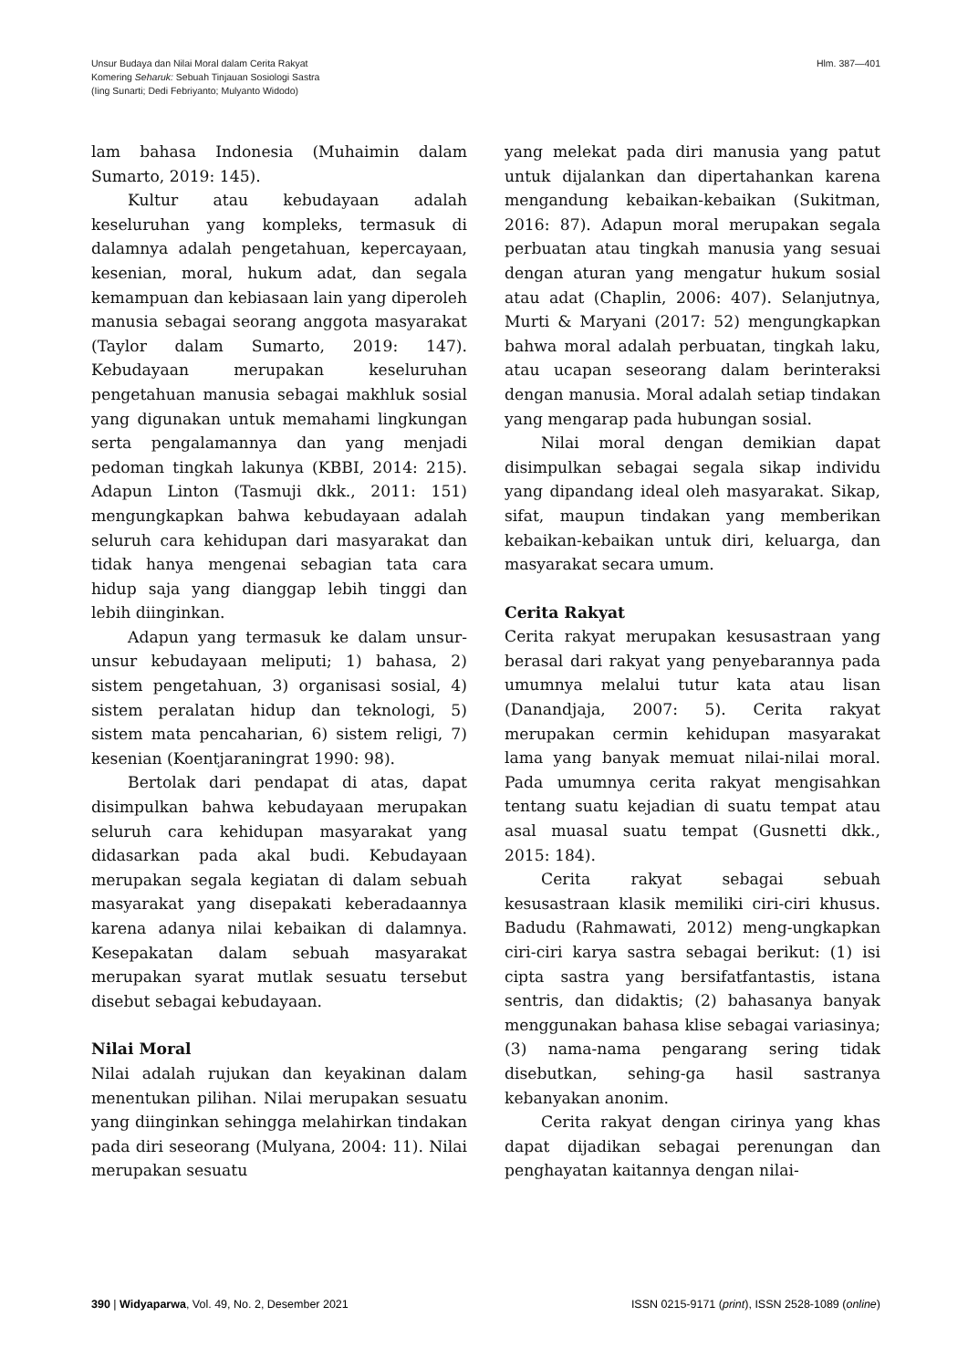Unsur Budaya dan Nilai Moral dalam Cerita Rakyat
Komering Seharuk: Sebuah Tinjauan Sosiologi Sastra
(Iing Sunarti; Dedi Febriyanto; Mulyanto Widodo)
Hlm. 387—401
lam bahasa Indonesia (Muhaimin dalam Sumarto, 2019: 145).
Kultur atau kebudayaan adalah keseluruhan yang kompleks, termasuk di dalamnya adalah pengetahuan, kepercayaan, kesenian, moral, hukum adat, dan segala kemampuan dan kebiasaan lain yang diperoleh manusia sebagai seorang anggota masyarakat (Taylor dalam Sumarto, 2019: 147). Kebudayaan merupakan keseluruhan pengetahuan manusia sebagai makhluk sosial yang digunakan untuk memahami lingkungan serta pengalamannya dan yang menjadi pedoman tingkah lakunya (KBBI, 2014: 215). Adapun Linton (Tasmuji dkk., 2011: 151) mengungkapkan bahwa kebudayaan adalah seluruh cara kehidupan dari masyarakat dan tidak hanya mengenai sebagian tata cara hidup saja yang dianggap lebih tinggi dan lebih diinginkan.
Adapun yang termasuk ke dalam unsur-unsur kebudayaan meliputi; 1) bahasa, 2) sistem pengetahuan, 3) organisasi sosial, 4) sistem peralatan hidup dan teknologi, 5) sistem mata pencaharian, 6) sistem religi, 7) kesenian (Koentjaraningrat 1990: 98).
Bertolak dari pendapat di atas, dapat disimpulkan bahwa kebudayaan merupakan seluruh cara kehidupan masyarakat yang didasarkan pada akal budi. Kebudayaan merupakan segala kegiatan di dalam sebuah masyarakat yang disepakati keberadaannya karena adanya nilai kebaikan di dalamnya. Kesepakatan dalam sebuah masyarakat merupakan syarat mutlak sesuatu tersebut disebut sebagai kebudayaan.
Nilai Moral
Nilai adalah rujukan dan keyakinan dalam menentukan pilihan. Nilai merupakan sesuatu yang diinginkan sehingga melahirkan tindakan pada diri seseorang (Mulyana, 2004: 11). Nilai merupakan sesuatu
yang melekat pada diri manusia yang patut untuk dijalankan dan dipertahankan karena mengandung kebaikan-kebaikan (Sukitman, 2016: 87). Adapun moral merupakan segala perbuatan atau tingkah manusia yang sesuai dengan aturan yang mengatur hukum sosial atau adat (Chaplin, 2006: 407). Selanjutnya, Murti & Maryani (2017: 52) mengungkapkan bahwa moral adalah perbuatan, tingkah laku, atau ucapan seseorang dalam berinteraksi dengan manusia. Moral adalah setiap tindakan yang mengarap pada hubungan sosial.
Nilai moral dengan demikian dapat disimpulkan sebagai segala sikap individu yang dipandang ideal oleh masyarakat. Sikap, sifat, maupun tindakan yang memberikan kebaikan-kebaikan untuk diri, keluarga, dan masyarakat secara umum.
Cerita Rakyat
Cerita rakyat merupakan kesusastraan yang berasal dari rakyat yang penyebarannya pada umumnya melalui tutur kata atau lisan (Danandjaja, 2007: 5). Cerita rakyat merupakan cermin kehidupan masyarakat lama yang banyak memuat nilai-nilai moral. Pada umumnya cerita rakyat mengisahkan tentang suatu kejadian di suatu tempat atau asal muasal suatu tempat (Gusnetti dkk., 2015: 184).
Cerita rakyat sebagai sebuah kesusastraan klasik memiliki ciri-ciri khusus. Badudu (Rahmawati, 2012) meng-ungkapkan ciri-ciri karya sastra sebagai berikut: (1) isi cipta sastra yang bersifatfantastis, istana sentris, dan didaktis; (2) bahasanya banyak menggunakan bahasa klise sebagai variasinya; (3) nama-nama pengarang sering tidak disebutkan, sehing-ga hasil sastranya kebanyakan anonim.
Cerita rakyat dengan cirinya yang khas dapat dijadikan sebagai perenungan dan penghayatan kaitannya dengan nilai-
390 | Widyaparwa, Vol. 49, No. 2, Desember 2021
ISSN 0215-9171 (print), ISSN 2528-1089 (online)